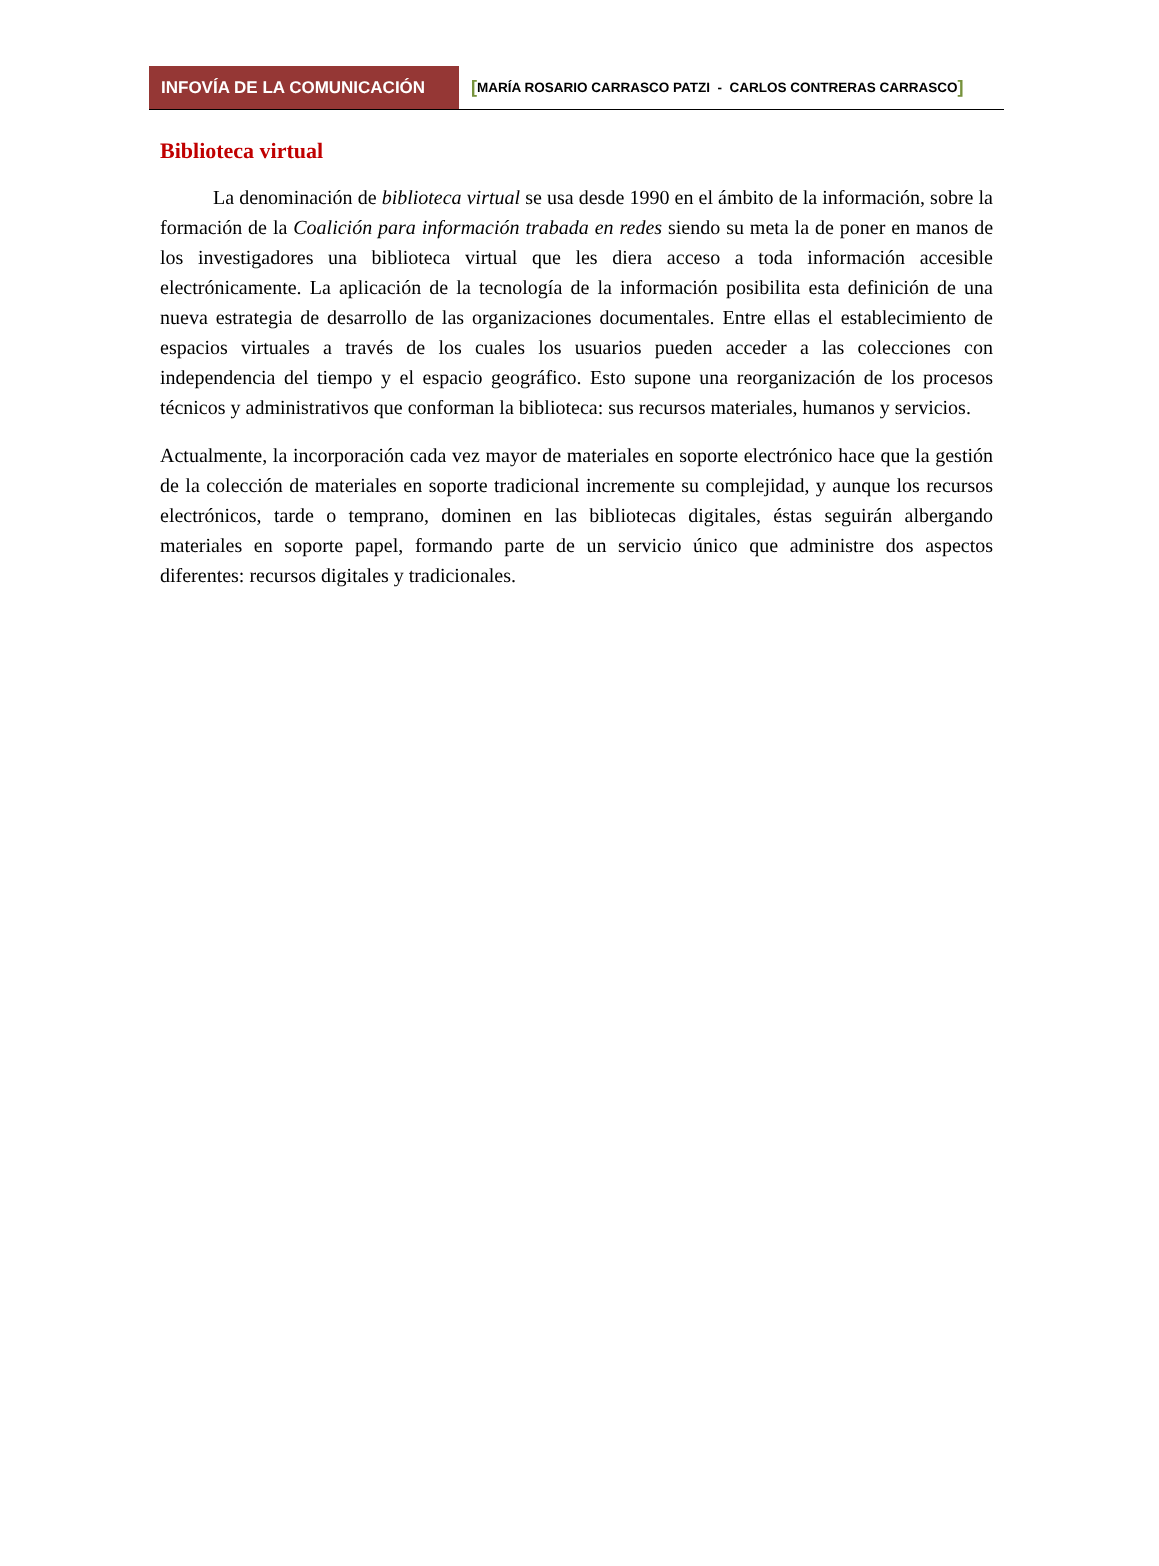INFOVÍA DE LA COMUNICACIÓN [MARÍA ROSARIO CARRASCO PATZI - CARLOS CONTRERAS CARRASCO]
Biblioteca virtual
La denominación de biblioteca virtual se usa desde 1990 en el ámbito de la información, sobre la formación de la Coalición para información trabada en redes siendo su meta la de poner en manos de los investigadores una biblioteca virtual que les diera acceso a toda información accesible electrónicamente. La aplicación de la tecnología de la información posibilita esta definición de una nueva estrategia de desarrollo de las organizaciones documentales. Entre ellas el establecimiento de espacios virtuales a través de los cuales los usuarios pueden acceder a las colecciones con independencia del tiempo y el espacio geográfico. Esto supone una reorganización de los procesos técnicos y administrativos que conforman la biblioteca: sus recursos materiales, humanos y servicios.
Actualmente, la incorporación cada vez mayor de materiales en soporte electrónico hace que la gestión de la colección de materiales en soporte tradicional incremente su complejidad, y aunque los recursos electrónicos, tarde o temprano, dominen en las bibliotecas digitales, éstas seguirán albergando materiales en soporte papel, formando parte de un servicio único que administre dos aspectos diferentes: recursos digitales y tradicionales.